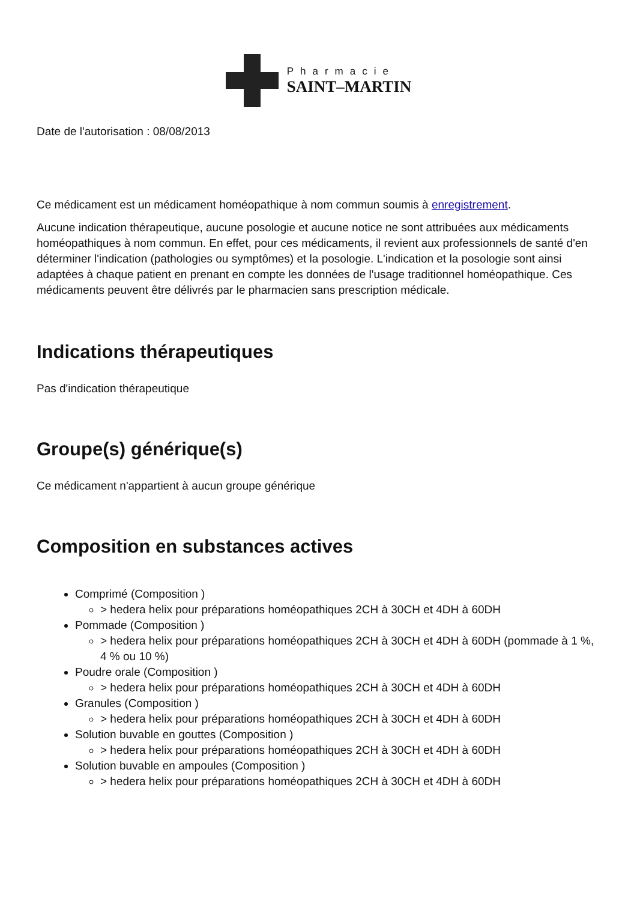Pharmacie
SAINT–MARTIN
Date de l'autorisation : 08/08/2013
Ce médicament est un médicament homéopathique à nom commun soumis à enregistrement.
Aucune indication thérapeutique, aucune posologie et aucune notice ne sont attribuées aux médicaments homéopathiques à nom commun. En effet, pour ces médicaments, il revient aux professionnels de santé d'en déterminer l'indication (pathologies ou symptômes) et la posologie. L'indication et la posologie sont ainsi adaptées à chaque patient en prenant en compte les données de l'usage traditionnel homéopathique. Ces médicaments peuvent être délivrés par le pharmacien sans prescription médicale.
Indications thérapeutiques
Pas d'indication thérapeutique
Groupe(s) générique(s)
Ce médicament n'appartient à aucun groupe générique
Composition en substances actives
Comprimé (Composition )
> hedera helix pour préparations homéopathiques 2CH à 30CH et 4DH à 60DH
Pommade (Composition )
> hedera helix pour préparations homéopathiques 2CH à 30CH et 4DH à 60DH (pommade à 1 %, 4 % ou 10 %)
Poudre orale (Composition )
> hedera helix pour préparations homéopathiques 2CH à 30CH et 4DH à 60DH
Granules (Composition )
> hedera helix pour préparations homéopathiques 2CH à 30CH et 4DH à 60DH
Solution buvable en gouttes (Composition )
> hedera helix pour préparations homéopathiques 2CH à 30CH et 4DH à 60DH
Solution buvable en ampoules (Composition )
> hedera helix pour préparations homéopathiques 2CH à 30CH et 4DH à 60DH